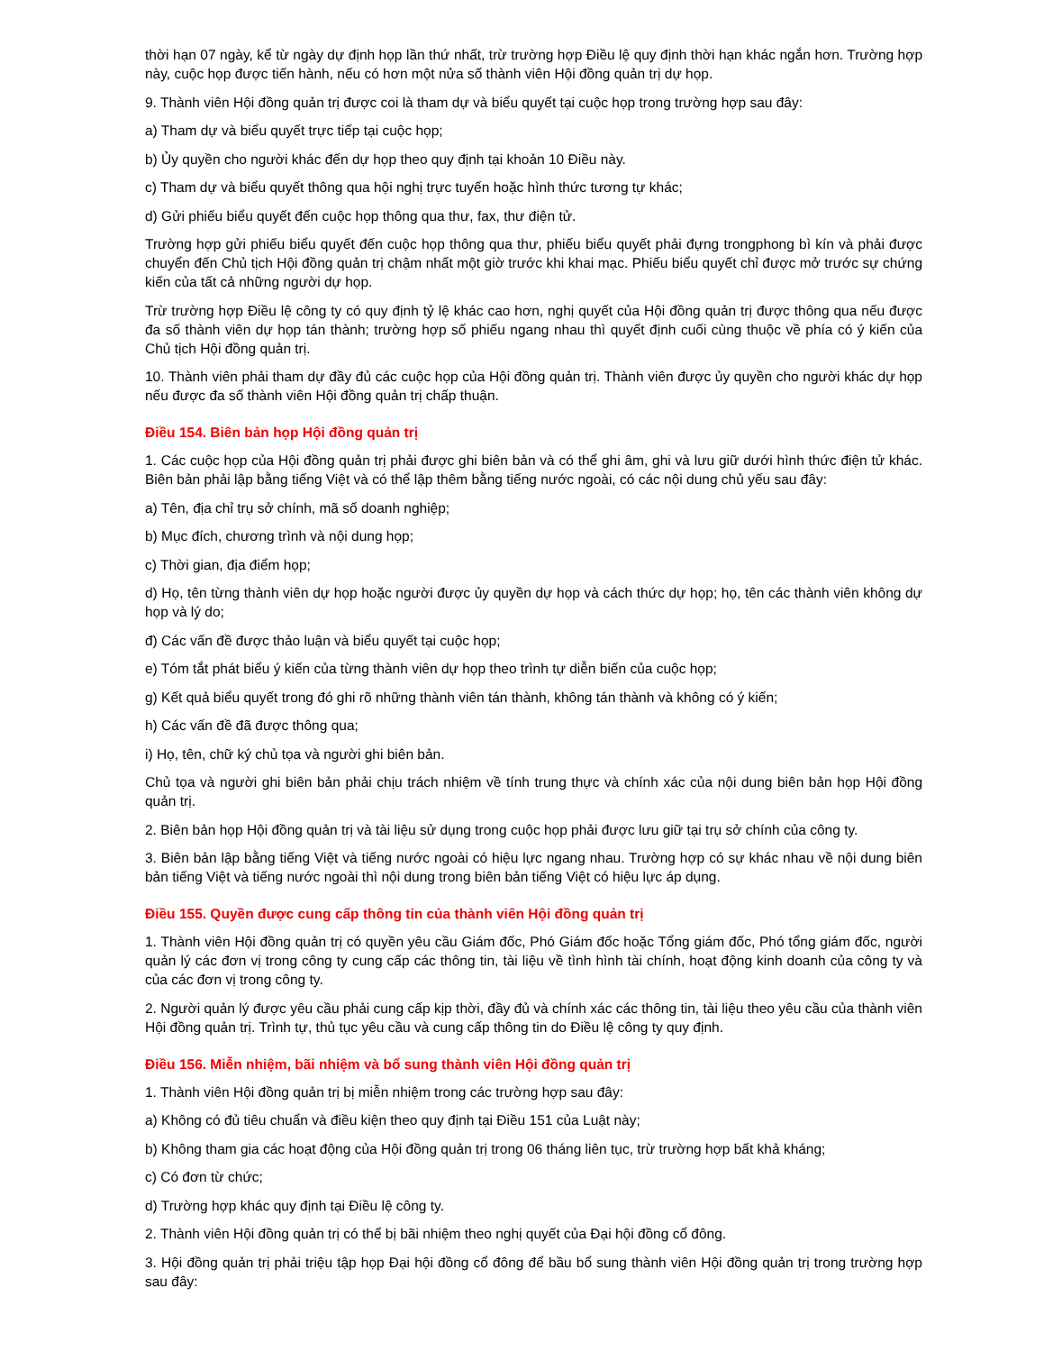thời hạn 07 ngày, kể từ ngày dự định họp lần thứ nhất, trừ trường hợp Điều lệ quy định thời hạn khác ngắn hơn. Trường hợp này, cuộc họp được tiến hành, nếu có hơn một nửa số thành viên Hội đồng quản trị dự họp.
9. Thành viên Hội đồng quản trị được coi là tham dự và biểu quyết tại cuộc họp trong trường hợp sau đây:
a) Tham dự và biểu quyết trực tiếp tại cuộc họp;
b) Ủy quyền cho người khác đến dự họp theo quy định tại khoản 10 Điều này.
c) Tham dự và biểu quyết thông qua hội nghị trực tuyến hoặc hình thức tương tự khác;
d) Gửi phiếu biểu quyết đến cuộc họp thông qua thư, fax, thư điện tử.
Trường hợp gửi phiếu biểu quyết đến cuộc họp thông qua thư, phiếu biểu quyết phải đựng trongphong bì kín và phải được chuyển đến Chủ tịch Hội đồng quản trị chậm nhất một giờ trước khi khai mạc. Phiếu biểu quyết chỉ được mở trước sự chứng kiến của tất cả những người dự họp.
Trừ trường hợp Điều lệ công ty có quy định tỷ lệ khác cao hơn, nghị quyết của Hội đồng quản trị được thông qua nếu được đa số thành viên dự họp tán thành; trường hợp số phiếu ngang nhau thì quyết định cuối cùng thuộc về phía có ý kiến của Chủ tịch Hội đồng quản trị.
10. Thành viên phải tham dự đầy đủ các cuộc họp của Hội đồng quản trị. Thành viên được ủy quyền cho người khác dự họp nếu được đa số thành viên Hội đồng quản trị chấp thuận.
Điều 154. Biên bản họp Hội đồng quản trị
1. Các cuộc họp của Hội đồng quản trị phải được ghi biên bản và có thể ghi âm, ghi và lưu giữ dưới hình thức điện tử khác. Biên bản phải lập bằng tiếng Việt và có thể lập thêm bằng tiếng nước ngoài, có các nội dung chủ yếu sau đây:
a) Tên, địa chỉ trụ sở chính, mã số doanh nghiệp;
b) Mục đích, chương trình và nội dung họp;
c) Thời gian, địa điểm họp;
d) Họ, tên từng thành viên dự họp hoặc người được ủy quyền dự họp và cách thức dự họp; họ, tên các thành viên không dự họp và lý do;
đ) Các vấn đề được thảo luận và biểu quyết tại cuộc họp;
e) Tóm tắt phát biểu ý kiến của từng thành viên dự họp theo trình tự diễn biến của cuộc họp;
g) Kết quả biểu quyết trong đó ghi rõ những thành viên tán thành, không tán thành và không có ý kiến;
h) Các vấn đề đã được thông qua;
i) Họ, tên, chữ ký chủ tọa và người ghi biên bản.
Chủ tọa và người ghi biên bản phải chịu trách nhiệm về tính trung thực và chính xác của nội dung biên bản họp Hội đồng quản trị.
2. Biên bản họp Hội đồng quản trị và tài liệu sử dụng trong cuộc họp phải được lưu giữ tại trụ sở chính của công ty.
3. Biên bản lập bằng tiếng Việt và tiếng nước ngoài có hiệu lực ngang nhau. Trường hợp có sự khác nhau về nội dung biên bản tiếng Việt và tiếng nước ngoài thì nội dung trong biên bản tiếng Việt có hiệu lực áp dụng.
Điều 155. Quyền được cung cấp thông tin của thành viên Hội đồng quản trị
1. Thành viên Hội đồng quản trị có quyền yêu cầu Giám đốc, Phó Giám đốc hoặc Tổng giám đốc, Phó tổng giám đốc, người quản lý các đơn vị trong công ty cung cấp các thông tin, tài liệu về tình hình tài chính, hoạt động kinh doanh của công ty và của các đơn vị trong công ty.
2. Người quản lý được yêu cầu phải cung cấp kịp thời, đầy đủ và chính xác các thông tin, tài liệu theo yêu cầu của thành viên Hội đồng quản trị. Trình tự, thủ tục yêu cầu và cung cấp thông tin do Điều lệ công ty quy định.
Điều 156. Miễn nhiệm, bãi nhiệm và bổ sung thành viên Hội đồng quản trị
1. Thành viên Hội đồng quản trị bị miễn nhiệm trong các trường hợp sau đây:
a) Không có đủ tiêu chuẩn và điều kiện theo quy định tại Điều 151 của Luật này;
b) Không tham gia các hoạt động của Hội đồng quản trị trong 06 tháng liên tục, trừ trường hợp bất khả kháng;
c) Có đơn từ chức;
d) Trường hợp khác quy định tại Điều lệ công ty.
2. Thành viên Hội đồng quản trị có thể bị bãi nhiệm theo nghị quyết của Đại hội đồng cổ đông.
3. Hội đồng quản trị phải triệu tập họp Đại hội đồng cổ đông để bầu bổ sung thành viên Hội đồng quản trị trong trường hợp sau đây: